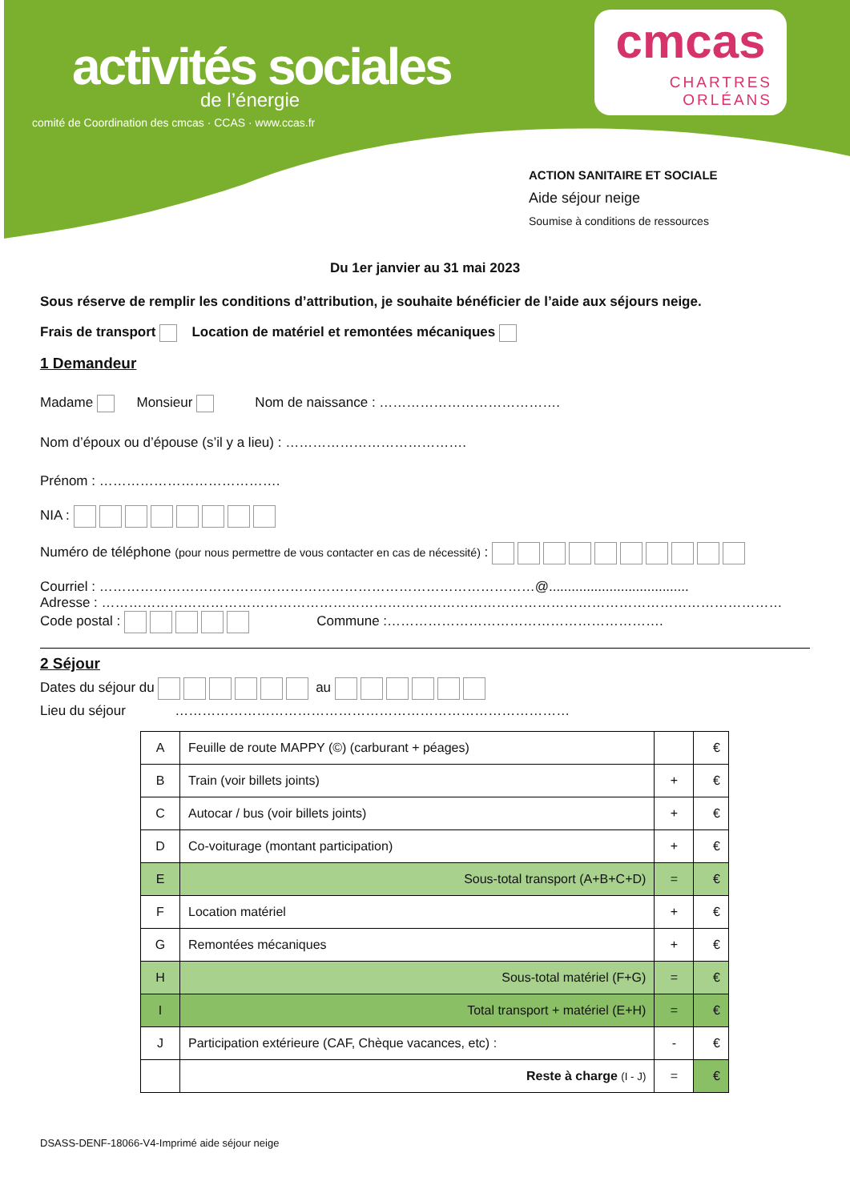activités sociales
de l’énergie
comité de Coordination des cmcas · CCAS · www.ccas.fr
cmcas
CHARTRES
ORLÉANS
ACTION SANITAIRE ET SOCIALE
Aide séjour neige
Soumise à conditions de ressources
Du 1er janvier au 31 mai 2023
Sous réserve de remplir les conditions d’attribution, je souhaite bénéficier de l’aide aux séjours neige.
Frais de transport Location de matériel et remontées mécaniques
1 Demandeur
Madame Monsieur Nom de naissance : ………………………………….
Nom d’époux ou d’épouse (s’il y a lieu) : ………………………………….
Prénom : ………………………………….
NIA :
Numéro de téléphone (pour nous permettre de vous contacter en cas de nécessité) :
Courriel : ……………………………………………………………………………………@.....................................
Adresse : ……………………………………………………………………………………………………………………………………
Code postal : Commune :…………………………………………………….
2 Séjour
Dates du séjour du au
Lieu du séjour ……………………………………………………………………………
| A | Feuille de route MAPPY (©) (carburant + péages) | | € |
| B | Train (voir billets joints) | + | € |
| C | Autocar / bus (voir billets joints) | + | € |
| D | Co-voiturage (montant participation) | + | € |
| E | Sous-total transport (A+B+C+D) | = | € |
| F | Location matériel | + | € |
| G | Remontées mécaniques | + | € |
| H | Sous-total matériel (F+G) | = | € |
| I | Total transport + matériel (E+H) | = | € |
| J | Participation extérieure (CAF, Chèque vacances, etc) : | - | € |
| | Reste à charge (I - J) | = | € |
DSASS-DENF-18066-V4-Imprimé aide séjour neige